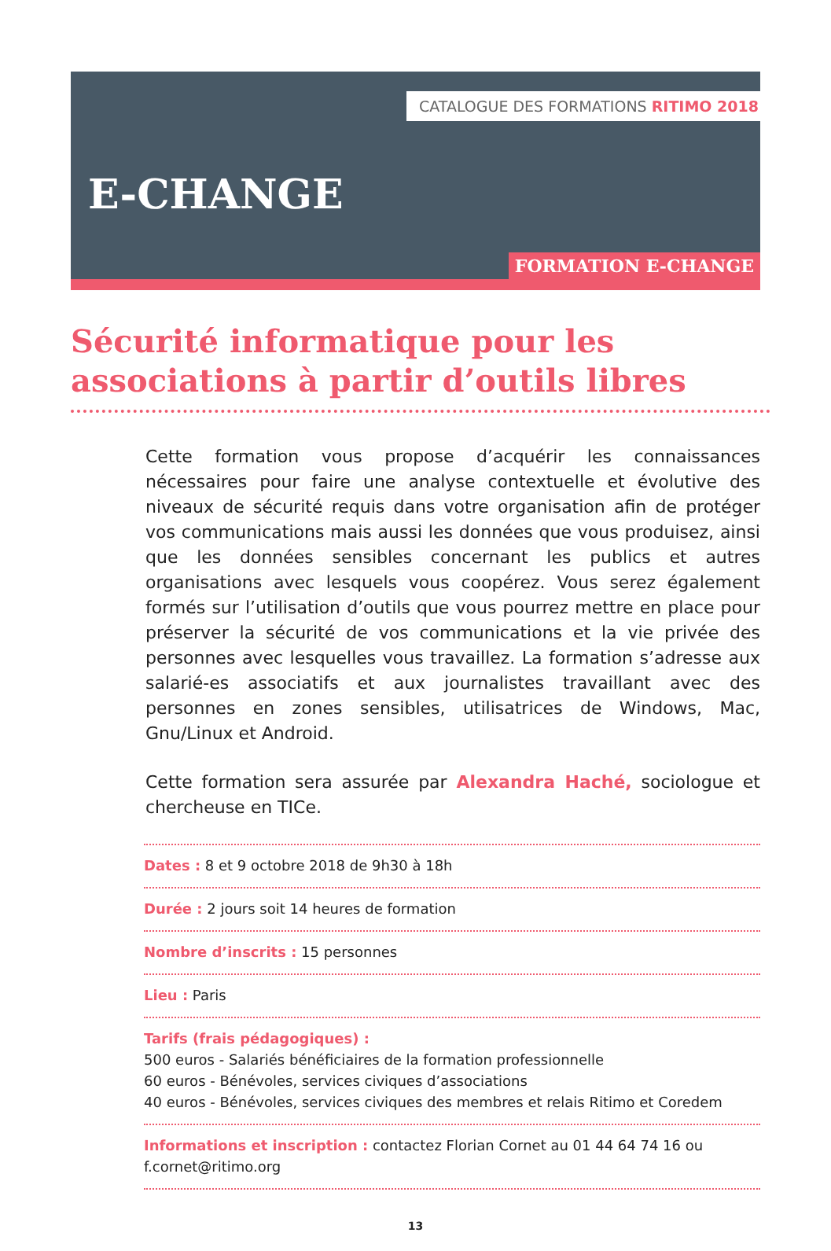CATALOGUE DES FORMATIONS RITIMO 2018
E-CHANGE
FORMATION E-CHANGE
Sécurité informatique pour les associations à partir d’outils libres
Cette formation vous propose d’acquérir les connaissances nécessaires pour faire une analyse contextuelle et évolutive des niveaux de sécurité requis dans votre organisation afin de protéger vos communications mais aussi les données que vous produisez, ainsi que les données sensibles concernant les publics et autres organisations avec lesquels vous coopérez. Vous serez également formés sur l’utilisation d’outils que vous pourrez mettre en place pour préserver la sécurité de vos communications et la vie privée des personnes avec lesquelles vous travaillez. La formation s’adresse aux salarié-es associatifs et aux journalistes travaillant avec des personnes en zones sensibles, utilisatrices de Windows, Mac, Gnu/Linux et Android.
Cette formation sera assurée par Alexandra Haché, sociologue et chercheuse en TICe.
Dates : 8 et 9 octobre 2018 de 9h30 à 18h
Durée : 2 jours soit 14 heures de formation
Nombre d’inscrits : 15 personnes
Lieu : Paris
Tarifs (frais pédagogiques) :
500 euros - Salariés bénéficiaires de la formation professionnelle
60 euros - Bénévoles, services civiques d’associations
40 euros - Bénévoles, services civiques des membres et relais Ritimo et Coredem
Informations et inscription : contactez Florian Cornet au 01 44 64 74 16 ou f.cornet@ritimo.org
13